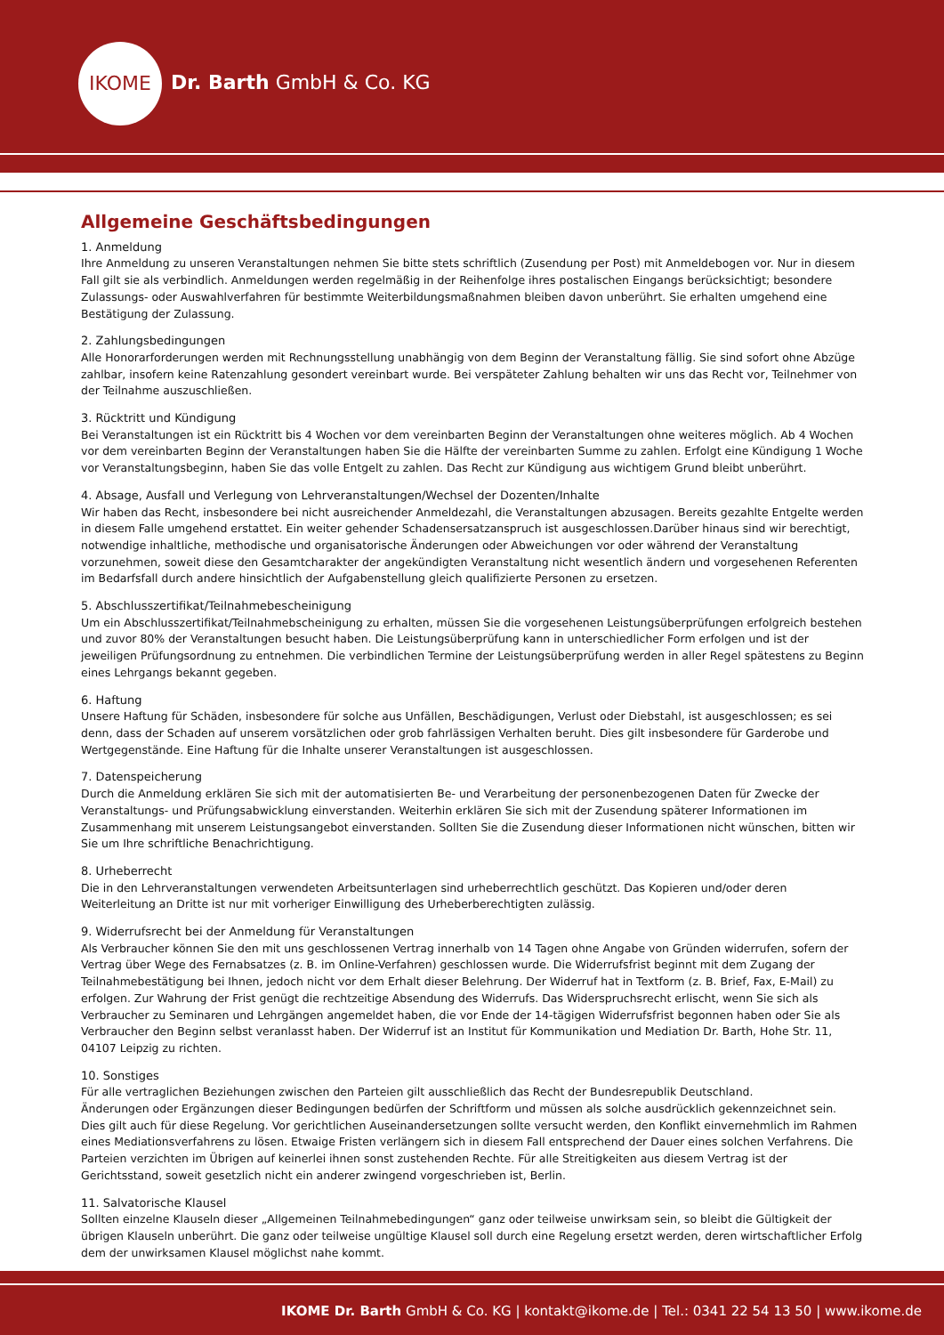IKOME
Dr. Barth GmbH & Co. KG
Allgemeine Geschäftsbedingungen
1. Anmeldung
Ihre Anmeldung zu unseren Veranstaltungen nehmen Sie bitte stets schriftlich (Zusendung per Post) mit Anmeldebogen vor. Nur in diesem Fall gilt sie als verbindlich. Anmeldungen werden regelmäßig in der Reihenfolge ihres postalischen Eingangs berücksichtigt; besondere Zulassungs- oder Auswahlverfahren für bestimmte Weiterbildungsmaßnahmen bleiben davon unberührt. Sie erhalten umgehend eine Bestätigung der Zulassung.
2. Zahlungsbedingungen
Alle Honorarforderungen werden mit Rechnungsstellung unabhängig von dem Beginn der Veranstaltung fällig. Sie sind sofort ohne Abzüge zahlbar, insofern keine Ratenzahlung gesondert vereinbart wurde. Bei verspäteter Zahlung behalten wir uns das Recht vor, Teilnehmer von der Teilnahme auszuschließen.
3. Rücktritt und Kündigung
Bei Veranstaltungen ist ein Rücktritt bis 4 Wochen vor dem vereinbarten Beginn der Veranstaltungen ohne weiteres möglich. Ab 4 Wochen vor dem vereinbarten Beginn der Veranstaltungen haben Sie die Hälfte der vereinbarten Summe zu zahlen. Erfolgt eine Kündigung 1 Woche vor Veranstaltungsbeginn, haben Sie das volle Entgelt zu zahlen. Das Recht zur Kündigung aus wichtigem Grund bleibt unberührt.
4. Absage, Ausfall und Verlegung von Lehrveranstaltungen/Wechsel der Dozenten/Inhalte
Wir haben das Recht, insbesondere bei nicht ausreichender Anmeldezahl, die Veranstaltungen abzusagen. Bereits gezahlte Entgelte werden in diesem Falle umgehend erstattet. Ein weiter gehender Schadensersatzanspruch ist ausgeschlossen.Darüber hinaus sind wir berechtigt, notwendige inhaltliche, methodische und organisatorische Änderungen oder Abweichungen vor oder während der Veranstaltung vorzunehmen, soweit diese den Gesamtcharakter der angekündigten Veranstaltung nicht wesentlich ändern und vorgesehenen Referenten im Bedarfsfall durch andere hinsichtlich der Aufgabenstellung gleich qualifizierte Personen zu ersetzen.
5. Abschlusszertifikat/Teilnahmebescheinigung
Um ein Abschlusszertifikat/Teilnahmebscheinigung zu erhalten, müssen Sie die vorgesehenen Leistungsüberprüfungen erfolgreich bestehen und zuvor 80% der Veranstaltungen besucht haben. Die Leistungsüberprüfung kann in unterschiedlicher Form erfolgen und ist der jeweiligen Prüfungsordnung zu entnehmen. Die verbindlichen Termine der Leistungsüberprüfung werden in aller Regel spätestens zu Beginn eines Lehrgangs bekannt gegeben.
6. Haftung
Unsere Haftung für Schäden, insbesondere für solche aus Unfällen, Beschädigungen, Verlust oder Diebstahl, ist ausgeschlossen; es sei denn, dass der Schaden auf unserem vorsätzlichen oder grob fahrlässigen Verhalten beruht. Dies gilt insbesondere für Garderobe und Wertgegenstände. Eine Haftung für die Inhalte unserer Veranstaltungen ist ausgeschlossen.
7. Datenspeicherung
Durch die Anmeldung erklären Sie sich mit der automatisierten Be- und Verarbeitung der personenbezogenen Daten für Zwecke der Veranstaltungs- und Prüfungsabwicklung einverstanden. Weiterhin erklären Sie sich mit der Zusendung späterer Informationen im Zusammenhang mit unserem Leistungsangebot einverstanden. Sollten Sie die Zusendung dieser Informationen nicht wünschen, bitten wir Sie um Ihre schriftliche Benachrichtigung.
8. Urheberrecht
Die in den Lehrveranstaltungen verwendeten Arbeitsunterlagen sind urheberrechtlich geschützt. Das Kopieren und/oder deren Weiterleitung an Dritte ist nur mit vorheriger Einwilligung des Urheberberechtigten zulässig.
9. Widerrufsrecht bei der Anmeldung für Veranstaltungen
Als Verbraucher können Sie den mit uns geschlossenen Vertrag innerhalb von 14 Tagen ohne Angabe von Gründen widerrufen, sofern der Vertrag über Wege des Fernabsatzes (z. B. im Online-Verfahren) geschlossen wurde. Die Widerrufsfrist beginnt mit dem Zugang der Teilnahmebestätigung bei Ihnen, jedoch nicht vor dem Erhalt dieser Belehrung. Der Widerruf hat in Textform (z. B. Brief, Fax, E-Mail) zu erfolgen. Zur Wahrung der Frist genügt die rechtzeitige Absendung des Widerrufs. Das Widerspruchsrecht erlischt, wenn Sie sich als Verbraucher zu Seminaren und Lehrgängen angemeldet haben, die vor Ende der 14-tägigen Widerrufsfrist begonnen haben oder Sie als Verbraucher den Beginn selbst veranlasst haben. Der Widerruf ist an Institut für Kommunikation und Mediation Dr. Barth, Hohe Str. 11, 04107 Leipzig zu richten.
10. Sonstiges
Für alle vertraglichen Beziehungen zwischen den Parteien gilt ausschließlich das Recht der Bundesrepublik Deutschland.
Änderungen oder Ergänzungen dieser Bedingungen bedürfen der Schriftform und müssen als solche ausdrücklich gekennzeichnet sein. Dies gilt auch für diese Regelung. Vor gerichtlichen Auseinandersetzungen sollte versucht werden, den Konflikt einvernehmlich im Rahmen eines Mediationsverfahrens zu lösen. Etwaige Fristen verlängern sich in diesem Fall entsprechend der Dauer eines solchen Verfahrens. Die Parteien verzichten im Übrigen auf keinerlei ihnen sonst zustehenden Rechte. Für alle Streitigkeiten aus diesem Vertrag ist der Gerichtsstand, soweit gesetzlich nicht ein anderer zwingend vorgeschrieben ist, Berlin.
11. Salvatorische Klausel
Sollten einzelne Klauseln dieser „Allgemeinen Teilnahmebedingungen“ ganz oder teilweise unwirksam sein, so bleibt die Gültigkeit der übrigen Klauseln unberührt. Die ganz oder teilweise ungültige Klausel soll durch eine Regelung ersetzt werden, deren wirtschaftlicher Erfolg dem der unwirksamen Klausel möglichst nahe kommt.
IKOME Dr. Barth GmbH & Co. KG | kontakt@ikome.de | Tel.: 0341 22 54 13 50 | www.ikome.de